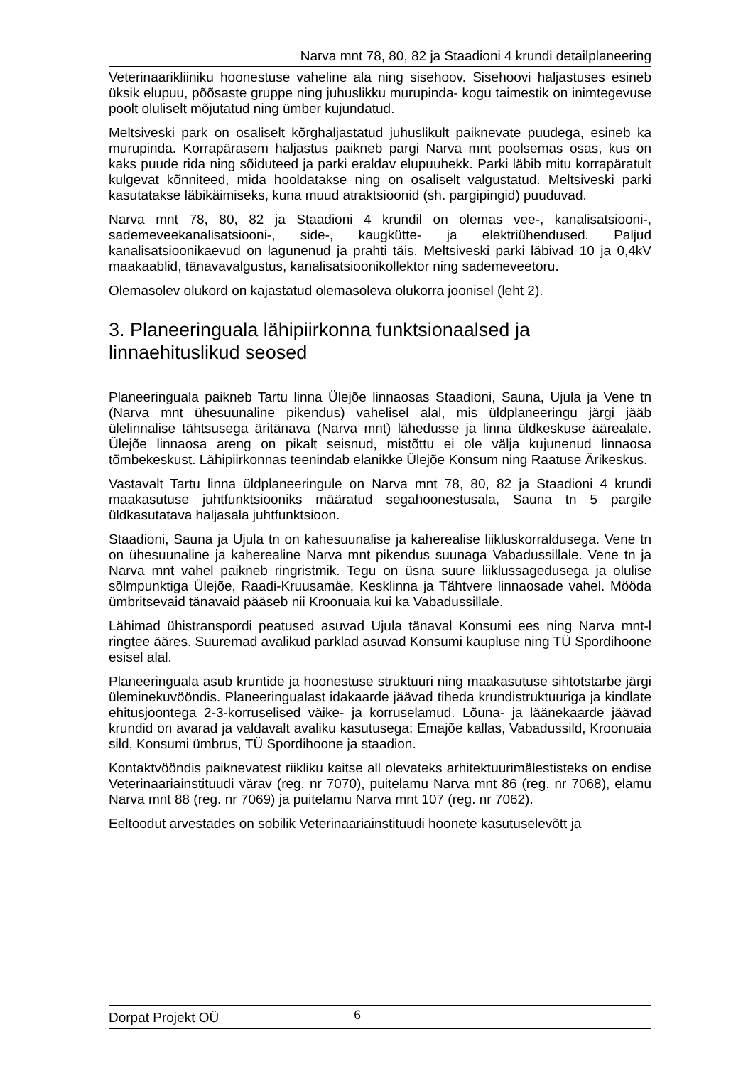Narva mnt 78, 80, 82 ja Staadioni 4 krundi detailplaneering
Veterinaarikliiniku hoonestuse vaheline ala ning sisehoov. Sisehoovi haljastuses esineb üksik elupuu, põõsaste gruppe ning juhuslikku murupinda- kogu taimestik on inimtegevuse poolt oluliselt mõjutatud ning ümber kujundatud.
Meltsiveski park on osaliselt kõrghaljastatud juhuslikult paiknevate puudega, esineb ka murupinda. Korrapärasem haljastus paikneb pargi Narva mnt poolsemas osas, kus on kaks puude rida ning sõiduteed ja parki eraldav elupuuhekk. Parki läbib mitu korrapäratult kulgevat kõnniteed, mida hooldatakse ning on osaliselt valgustatud. Meltsiveski parki kasutatakse läbikäimiseks, kuna muud atraktsioonid (sh. pargipingid) puuduvad.
Narva mnt 78, 80, 82 ja Staadioni 4 krundil on olemas vee-, kanalisatsiooni-, sademeveekanalisatsiooni-, side-, kaugkütte- ja elektriühendused. Paljud kanalisatsioonikaevud on lagunenud ja prahti täis. Meltsiveski parki läbivad 10 ja 0,4kV maakaablid, tänavavalgustus, kanalisatsioonikollektor ning sademeveetoru.
Olemasolev olukord on kajastatud olemasoleva olukorra joonisel (leht 2).
3. Planeeringuala lähipiirkonna funktsionaalsed ja linnaehituslikud seosed
Planeeringuala paikneb Tartu linna Ülejõe linnaosas Staadioni, Sauna, Ujula ja Vene tn (Narva mnt ühesuunaline pikendus) vahelisel alal, mis üldplaneeringu järgi jääb ülelinnalise tähtsusega äritänava (Narva mnt) lähedusse ja linna üldkeskuse äärealale. Ülejõe linnaosa areng on pikalt seisnud, mistõttu ei ole välja kujunenud linnaosa tõmbekeskust. Lähipiirkonnas teenindab elanikke Ülejõe Konsum ning Raatuse Ärikeskus.
Vastavalt Tartu linna üldplaneeringule on Narva mnt 78, 80, 82 ja Staadioni 4 krundi maakasutuse juhtfunktsiooniks määratud segahoonestusala, Sauna tn 5 pargile üldkasutatava haljasala juhtfunktsioon.
Staadioni, Sauna ja Ujula tn on kahesuunalise ja kaherealise liikluskorraldusega. Vene tn on ühesuunaline ja kaherealine Narva mnt pikendus suunaga Vabadussillale. Vene tn ja Narva mnt vahel paikneb ringristmik. Tegu on üsna suure liiklussagedusega ja olulise sõlmpunktiga Ülejõe, Raadi-Kruusamäe, Kesklinna ja Tähtvere linnaosade vahel. Mööda ümbritsevaid tänavaid pääseb nii Kroonuaia kui ka Vabadussillale.
Lähimad ühistranspordi peatused asuvad Ujula tänaval Konsumi ees ning Narva mnt-l ringtee ääres. Suuremad avalikud parklad asuvad Konsumi kaupluse ning TÜ Spordihoone esisel alal.
Planeeringuala asub kruntide ja hoonestuse struktuuri ning maakasutuse sihtotstarbe järgi üleminekuvööndis. Planeeringualast idakaarde jäävad tiheda krundistruktuuriga ja kindlate ehitusjoontega 2-3-korruselised väike- ja korruselamud. Lõuna- ja läänekaarde jäävad krundid on avarad ja valdavalt avaliku kasutusega: Emajõe kallas, Vabadussild, Kroonuaia sild, Konsumi ümbrus, TÜ Spordihoone ja staadion.
Kontaktvööndis paiknevatest riikliku kaitse all olevateks arhitektuurimälestisteks on endise Veterinaariainstituudi värav (reg. nr 7070), puitelamu Narva mnt 86 (reg. nr 7068), elamu Narva mnt 88 (reg. nr 7069) ja puitelamu Narva mnt 107 (reg. nr 7062).
Eeltoodut arvestades on sobilik Veterinaariainstituudi hoonete kasutuselevõtt ja
Dorpat Projekt OÜ 6